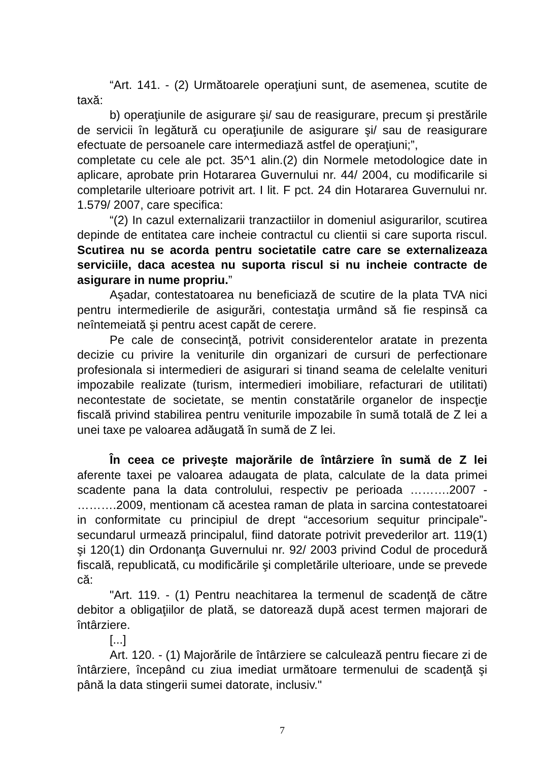“Art. 141. - (2) Următoarele operaţiuni sunt, de asemenea, scutite de taxă:
b) operaţiunile de asigurare şi/ sau de reasigurare, precum şi prestările de servicii în legătură cu operaţiunile de asigurare şi/ sau de reasigurare efectuate de persoanele care intermediază astfel de operaţiuni;”,
completate cu cele ale pct. 35^1 alin.(2) din Normele metodologice date in aplicare, aprobate prin Hotararea Guvernului nr. 44/ 2004, cu modificarile si completarile ulterioare potrivit art. I lit. F pct. 24 din Hotararea Guvernului nr. 1.579/ 2007, care specifica:
“(2) In cazul externalizarii tranzactiilor in domeniul asigurarilor, scutirea depinde de entitatea care incheie contractul cu clientii si care suporta riscul. Scutirea nu se acorda pentru societatile catre care se externalizeaza serviciile, daca acestea nu suporta riscul si nu incheie contracte de asigurare in nume propriu.”
Aşadar, contestatoarea nu beneficiază de scutire de la plata TVA nici pentru intermedierile de asigurări, contestaţia urmând să fie respinsă ca neîntemeiată şi pentru acest capăt de cerere.
Pe cale de consecinţă, potrivit considerentelor aratate in prezenta decizie cu privire la veniturile din organizari de cursuri de perfectionare profesionala si intermedieri de asigurari si tinand seama de celelalte venituri impozabile realizate (turism, intermedieri imobiliare, refacturari de utilitati) necontestate de societate, se mentin constatările organelor de inspecţie fiscală privind stabilirea pentru veniturile impozabile în sumă totală de Z lei a unei taxe pe valoarea adăugată în sumă de Z lei.
În ceea ce priveşte majorările de întârziere în sumă de Z lei aferente taxei pe valoarea adaugata de plata, calculate de la data primei scadente pana la data controlului, respectiv pe perioada ……….2007 - ……….2009, mentionam că acestea raman de plata in sarcina contestatoarei in conformitate cu principiul de drept “accesorium sequitur principale”-secundarul urmează principalul, fiind datorate potrivit prevederilor art. 119(1) şi 120(1) din Ordonanţa Guvernului nr. 92/ 2003 privind Codul de procedură fiscală, republicată, cu modificările şi completările ulterioare, unde se prevede că:
"Art. 119. - (1) Pentru neachitarea la termenul de scadenţă de către debitor a obligaţiilor de plată, se datorează după acest termen majorari de întârziere.
[...]
Art. 120. - (1) Majorările de întârziere se calculează pentru fiecare zi de întârziere, începând cu ziua imediat următoare termenului de scadenţă şi până la data stingerii sumei datorate, inclusiv."
7